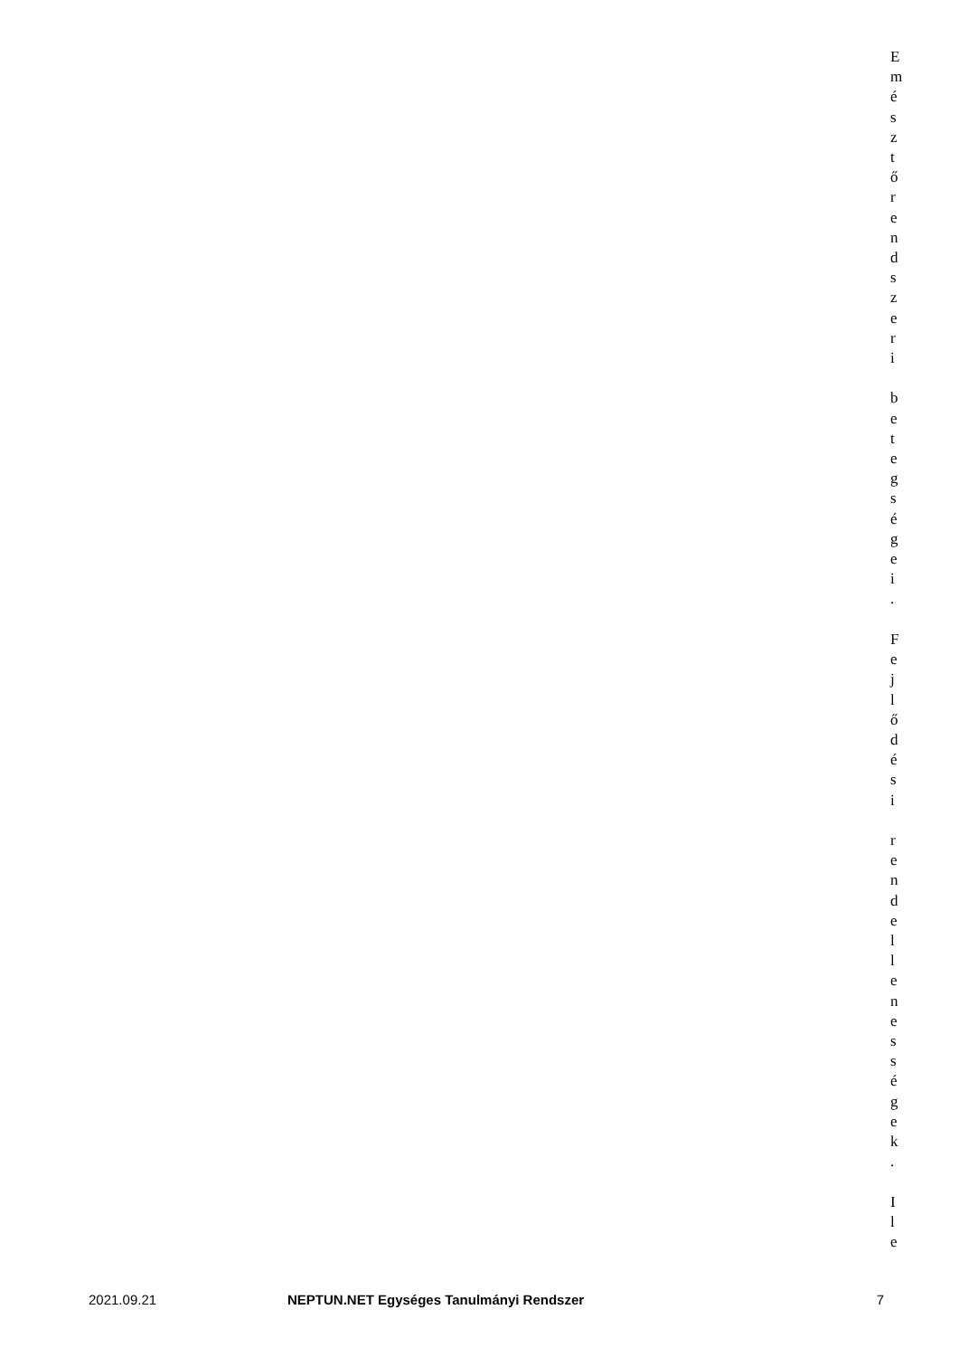E
m
é
s
z
t
ő
r
e
n
d
s
z
e
r
i
b
e
t
e
g
s
é
g
e
i
.
F
e
j
l
ő
d
é
s
i
r
e
n
d
e
l
l
e
n
e
s
s
é
g
e
k
.
I
l
e
2021.09.21 NEPTUN.NET Egységes Tanulmányi Rendszer 7